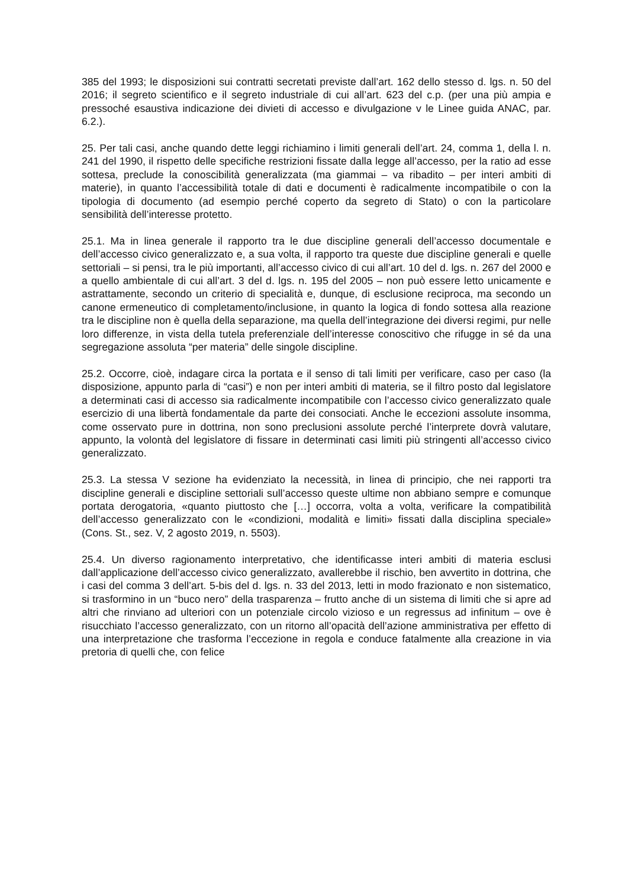385 del 1993; le disposizioni sui contratti secretati previste dall’art. 162 dello stesso d. lgs. n. 50 del 2016; il segreto scientifico e il segreto industriale di cui all’art. 623 del c.p. (per una più ampia e pressoché esaustiva indicazione dei divieti di accesso e divulgazione v le Linee guida ANAC, par. 6.2.).
25. Per tali casi, anche quando dette leggi richiamino i limiti generali dell’art. 24, comma 1, della l. n. 241 del 1990, il rispetto delle specifiche restrizioni fissate dalla legge all’accesso, per la ratio ad esse sottesa, preclude la conoscibilità generalizzata (ma giammai – va ribadito – per interi ambiti di materie), in quanto l’accessibilità totale di dati e documenti è radicalmente incompatibile o con la tipologia di documento (ad esempio perché coperto da segreto di Stato) o con la particolare sensibilità dell’interesse protetto.
25.1. Ma in linea generale il rapporto tra le due discipline generali dell’accesso documentale e dell’accesso civico generalizzato e, a sua volta, il rapporto tra queste due discipline generali e quelle settoriali – si pensi, tra le più importanti, all’accesso civico di cui all’art. 10 del d. lgs. n. 267 del 2000 e a quello ambientale di cui all’art. 3 del d. lgs. n. 195 del 2005 – non può essere letto unicamente e astrattamente, secondo un criterio di specialità e, dunque, di esclusione reciproca, ma secondo un canone ermeneutico di completamento/inclusione, in quanto la logica di fondo sottesa alla reazione tra le discipline non è quella della separazione, ma quella dell’integrazione dei diversi regimi, pur nelle loro differenze, in vista della tutela preferenziale dell’interesse conoscitivo che rifugge in sé da una segregazione assoluta “per materia” delle singole discipline.
25.2. Occorre, cioè, indagare circa la portata e il senso di tali limiti per verificare, caso per caso (la disposizione, appunto parla di “casi”) e non per interi ambiti di materia, se il filtro posto dal legislatore a determinati casi di accesso sia radicalmente incompatibile con l’accesso civico generalizzato quale esercizio di una libertà fondamentale da parte dei consociati. Anche le eccezioni assolute insomma, come osservato pure in dottrina, non sono preclusioni assolute perché l’interprete dovrà valutare, appunto, la volontà del legislatore di fissare in determinati casi limiti più stringenti all’accesso civico generalizzato.
25.3. La stessa V sezione ha evidenziato la necessità, in linea di principio, che nei rapporti tra discipline generali e discipline settoriali sull’accesso queste ultime non abbiano sempre e comunque portata derogatoria, «quanto piuttosto che […] occorra, volta a volta, verificare la compatibilità dell’accesso generalizzato con le «condizioni, modalità e limiti» fissati dalla disciplina speciale» (Cons. St., sez. V, 2 agosto 2019, n. 5503).
25.4. Un diverso ragionamento interpretativo, che identificasse interi ambiti di materia esclusi dall’applicazione dell’accesso civico generalizzato, avallerebbe il rischio, ben avvertito in dottrina, che i casi del comma 3 dell’art. 5-bis del d. lgs. n. 33 del 2013, letti in modo frazionato e non sistematico, si trasformino in un “buco nero” della trasparenza – frutto anche di un sistema di limiti che si apre ad altri che rinviano ad ulteriori con un potenziale circolo vizioso e un regressus ad infinitum – ove è risucchiato l’accesso generalizzato, con un ritorno all’opacità dell’azione amministrativa per effetto di una interpretazione che trasforma l’eccezione in regola e conduce fatalmente alla creazione in via pretoria di quelli che, con felice